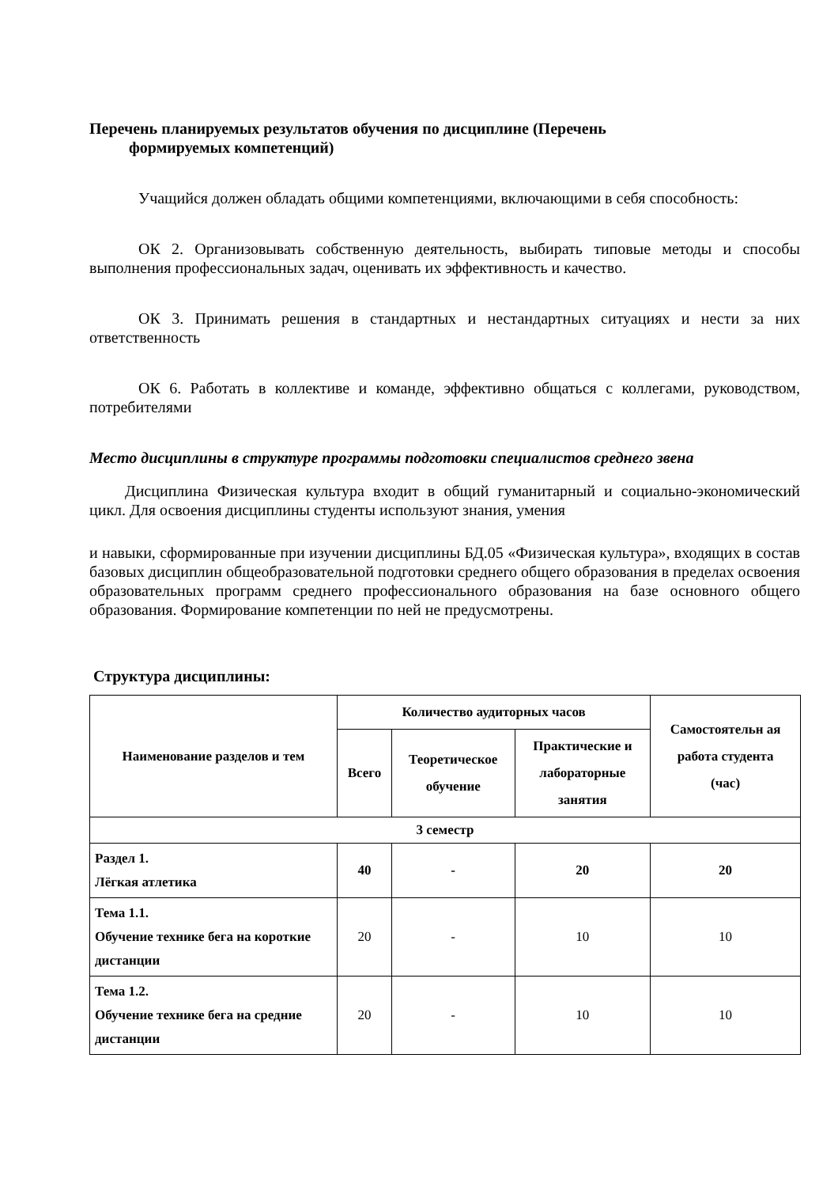Перечень планируемых результатов обучения по дисциплине (Перечень
формируемых компетенций)
Учащийся должен обладать общими компетенциями, включающими в себя способность:
ОК 2. Организовывать собственную деятельность, выбирать типовые методы и способы выполнения профессиональных задач, оценивать их эффективность и качество.
ОК 3. Принимать решения в стандартных и нестандартных ситуациях и нести за них ответственность
ОК 6. Работать в коллективе и команде, эффективно общаться с коллегами, руководством, потребителями
Место дисциплины в структуре программы подготовки специалистов среднего звена
Дисциплина Физическая культура входит в общий гуманитарный и социально-экономический цикл. Для освоения дисциплины студенты используют знания, умения
и навыки, сформированные при изучении дисциплины БД.05 «Физическая культура», входящих в состав базовых дисциплин общеобразовательной подготовки среднего общего образования в пределах освоения образовательных программ среднего профессионального образования на базе основного общего образования. Формирование компетенции по ней не предусмотрены.
Структура дисциплины:
| Наименование разделов и тем | Количество аудиторных часов | | | Самостоятельн ая работа студента (час) |
| --- | --- | --- | --- | --- |
| | Всего | Теоретическое обучение | Практические и лабораторные занятия | |
| 3 семестр | | | | |
| Раздел 1. Лёгкая атлетика | 40 | - | 20 | 20 |
| Тема 1.1. Обучение технике бега на короткие дистанции | 20 | - | 10 | 10 |
| Тема 1.2. Обучение технике бега на средние дистанции | 20 | - | 10 | 10 |